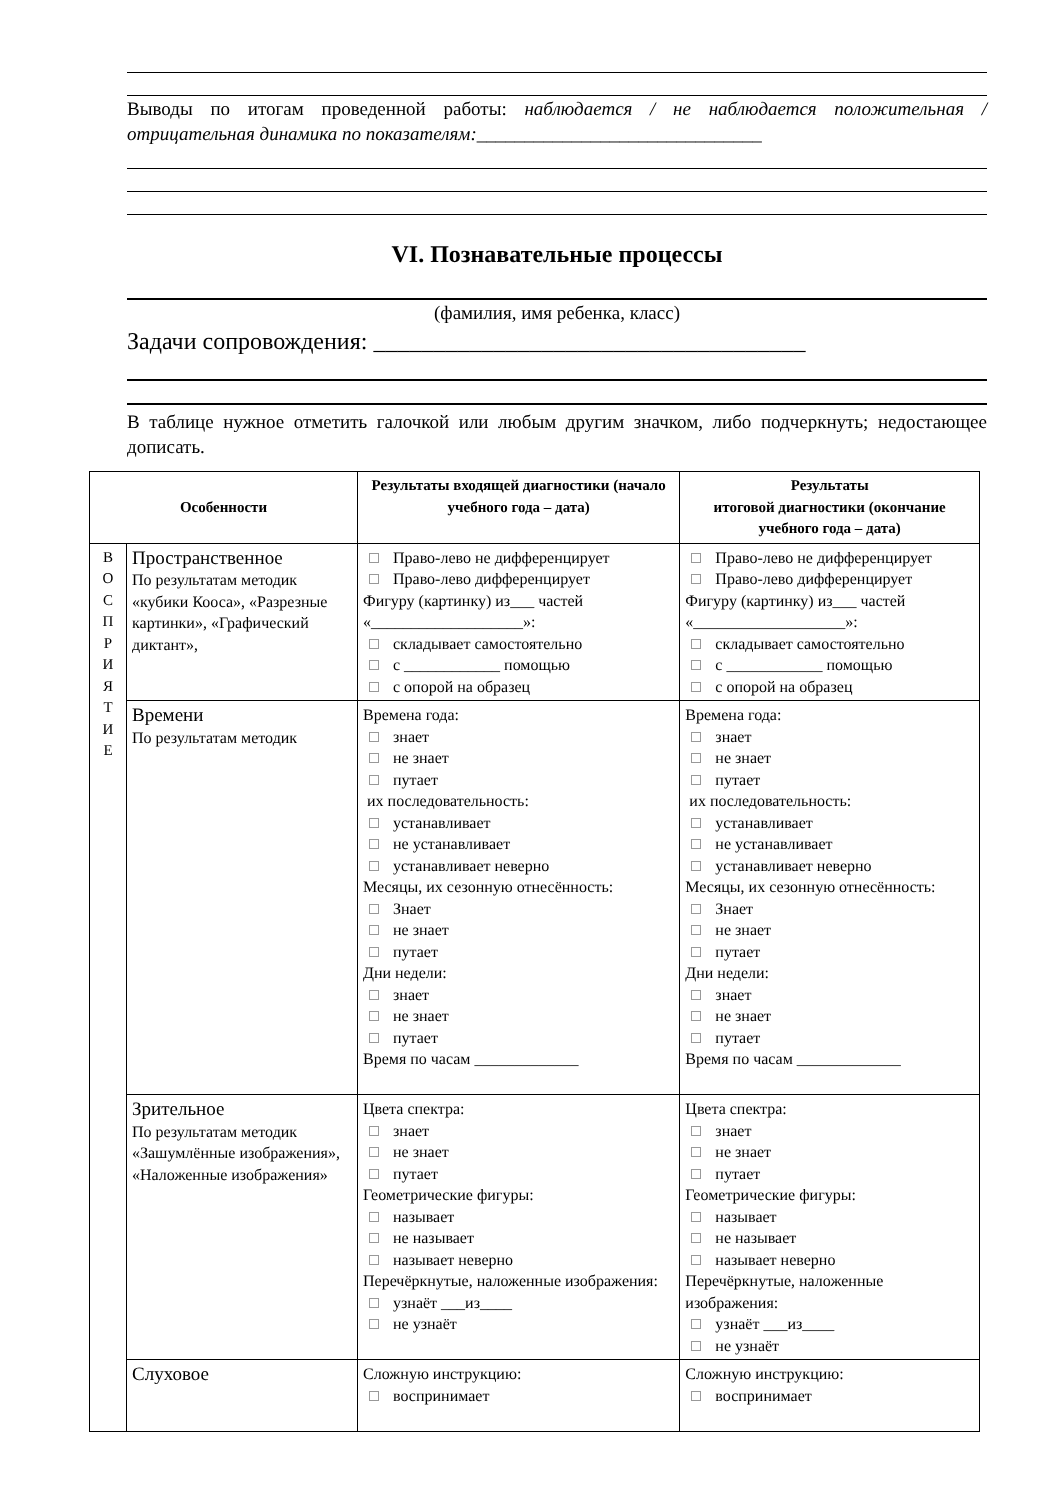Выводы по итогам проведенной работы: наблюдается / не наблюдается положительная / отрицательная динамика по показателям:______________________________
VI. Познавательные процессы
(фамилия, имя ребенка, класс)
Задачи сопровождения: ____________________________________
В таблице нужное отметить галочкой или любым другим значком, либо подчеркнуть; недостающее дописать.
| Особенности | | Результаты входящей диагностики (начало учебного года – дата) | Результаты итоговой диагностики (окончание учебного года – дата) |
| --- | --- | --- | --- |
| В О С П Р И Я Т И Е | Пространственное По результатам методик «кубики Кооса», «Разрезные картинки», «Графический диктант», | Право-лево не дифференцирует Право-лево дифференцирует Фигуру (картинку) из___ частей «___________________»: складывает самостоятельно с ____________ помощью с опорой на образец | Право-лево не дифференцирует Право-лево дифференцирует Фигуру (картинку) из___ частей «___________________»: складывает самостоятельно с ____________ помощью с опорой на образец |
| | Времени По результатам методик | Времена года: знает не знает путает их последовательность: устанавливает не устанавливает устанавливает неверно Месяцы, их сезонную отнесённость: Знает не знает путает Дни недели: знает не знает путает Время по часам _____________ | Времена года: знает не знает путает их последовательность: устанавливает не устанавливает устанавливает неверно Месяцы, их сезонную отнесённость: Знает не знает путает Дни недели: знает не знает путает Время по часам _____________ |
| | Зрительное По результатам методик «Зашумлённые изображения», «Наложенные изображения» | Цвета спектра: знает не знает путает Геометрические фигуры: называет не называет называет неверно Перечёркнутые, наложенные изображения: узнаёт ___из____ не узнаёт | Цвета спектра: знает не знает путает Геометрические фигуры: называет не называет называет неверно Перечёркнутые, наложенные изображения: узнаёт ___из____ не узнаёт |
| | Слуховое | Сложную инструкцию: воспринимает | Сложную инструкцию: воспринимает |